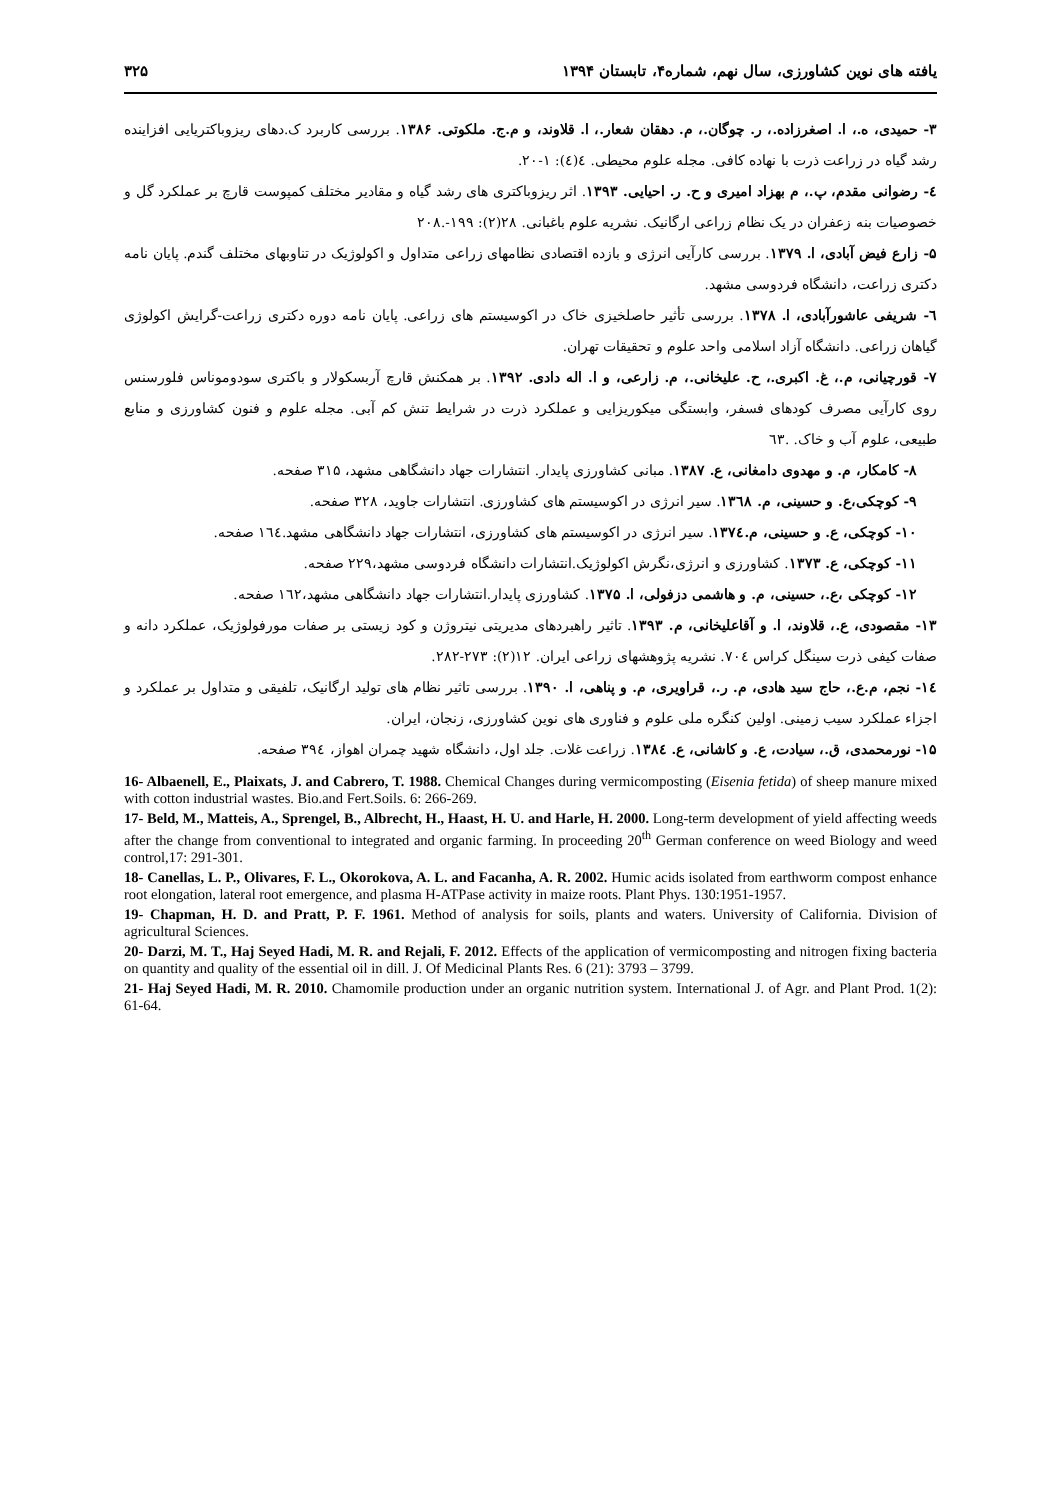یافته های نوین کشاورزی، سال نهم، شماره۴، تابستان ۱۳۹۴ ۳۲۵
۳- حمیدی، ه.، ا. اصغرزاده.، ر. چوگان.، م. دهقان شعار.، ا. قلاوند، و م.ج. ملکوتی. ۱۳۸۶. بررسی کاربرد ک.دهای ریزوباکتریایی افزاینده رشد گیاه در زراعت ذرت با نهاده کافی. مجله علوم محیطی. ٤(٤): ۱-۲۰.
٤- رضوانی مقدم، پ.، م بهزاد امیری و ح. ر. احیایی. ۱۳۹۳. اثر ریزوباکتری های رشد گیاه و مقادیر مختلف کمپوست قارچ بر عملکرد گل و خصوصیات بنه زعفران در یک نظام زراعی ارگانیک. نشریه علوم باغبانی. ۲۸(۲): ۱۹۹-.۲۰۸
۵- زارع فیض آبادی، ا. ۱۳۷۹. بررسی کارآیی انرژی و بازده اقتصادی نظامهای زراعی متداول و اکولوژیک در تناوبهای مختلف گندم. پایان نامه دکتری زراعت، دانشگاه فردوسی مشهد.
٦- شریفی عاشورآبادی، ا. ۱۳۷۸. بررسی تأثیر حاصلخیزی خاک در اکوسیستم های زراعی. پایان نامه دوره دکتری زراعت-گرایش اکولوژی گیاهان زراعی. دانشگاه آزاد اسلامی واحد علوم و تحقیقات تهران.
۷- قورچیانی، م.، غ. اکبری.، ح. علیخانی.، م. زارعی، و ا. اله دادی. ۱۳۹۲. بر همکنش قارچ آربسکولار و باکتری سودوموناس فلورسنس روی کارآیی مصرف کودهای فسفر، وابستگی میکوریزایی و عملکرد ذرت در شرایط تنش کم آبی. مجله علوم و فنون کشاورزی و منابع طبیعی، علوم آب و خاک. .٦۳
۸- کامکار، م. و مهدوی دامغانی، ع. ۱۳۸۷. مبانی کشاورزی پایدار. انتشارات جهاد دانشگاهی مشهد، ۳۱۵ صفحه.
۹- کوچکی،ع. و حسینی، م. ۱۳٦۸. سیر انرژی در اکوسیستم های کشاورزی. انتشارات جاوید، ۳۲۸ صفحه.
۱۰- کوچکی، ع. و حسینی، م.۱۳۷٤. سیر انرژی در اکوسیستم های کشاورزی، انتشارات جهاد دانشگاهی مشهد.۱٦٤ صفحه.
۱۱- کوچکی، ع. ۱۳۷۳. کشاورزی و انرژی،نگرش اکولوژیک.انتشارات دانشگاه فردوسی مشهد،۲۲۹ صفحه.
۱۲- کوچکی ،ع.، حسینی، م. و هاشمی دزفولی، ا. ۱۳۷۵. کشاورزی پایدار.انتشارات جهاد دانشگاهی مشهد،۱٦۲ صفحه.
۱۳- مقصودی، ع.، قلاوند، ا. و آقاعلیخانی، م. ۱۳۹۳. تاثیر راهبردهای مدیریتی نیتروژن و کود زیستی بر صفات مورفولوژیک، عملکرد دانه و صفات کیفی ذرت سینگل کراس ۷۰٤. نشریه پژوهشهای زراعی ایران. ۱۲(۲): ۲۷۳-۲۸۲.
۱٤- نجم، م.ع.، حاج سید هادی، م. ر.، قراویری، م. و پناهی، ا. ۱۳۹۰. بررسی تاثیر نظام های تولید ارگانیک، تلفیقی و متداول بر عملکرد و اجزاء عملکرد سیب زمینی. اولین کنگره ملی علوم و فناوری های نوین کشاورزی، زنجان، ایران.
۱۵- نورمحمدی، ق.، سیادت، ع. و کاشانی، ع. ۱۳۸٤. زراعت غلات. جلد اول، دانشگاه شهید چمران اهواز، ۳۹٤ صفحه.
16- Albaenell, E., Plaixats, J. and Cabrero, T. 1988. Chemical Changes during vermicomposting (Eisenia fetida) of sheep manure mixed with cotton industrial wastes. Bio.and Fert.Soils. 6: 266-269.
17- Beld, M., Matteis, A., Sprengel, B., Albrecht, H., Haast, H. U. and Harle, H. 2000. Long-term development of yield affecting weeds after the change from conventional to integrated and organic farming. In proceeding 20<sup>th</sup> German conference on weed Biology and weed control,17: 291-301.
18- Canellas, L. P., Olivares, F. L., Okorokova, A. L. and Facanha, A. R. 2002. Humic acids isolated from earthworm compost enhance root elongation, lateral root emergence, and plasma H-ATPase activity in maize roots. Plant Phys. 130:1951-1957.
19- Chapman, H. D. and Pratt, P. F. 1961. Method of analysis for soils, plants and waters. University of California. Division of agricultural Sciences.
20- Darzi, M. T., Haj Seyed Hadi, M. R. and Rejali, F. 2012. Effects of the application of vermicomposting and nitrogen fixing bacteria on quantity and quality of the essential oil in dill. J. Of Medicinal Plants Res. 6 (21): 3793 – 3799.
21- Haj Seyed Hadi, M. R. 2010. Chamomile production under an organic nutrition system. International J. of Agr. and Plant Prod. 1(2): 61-64.